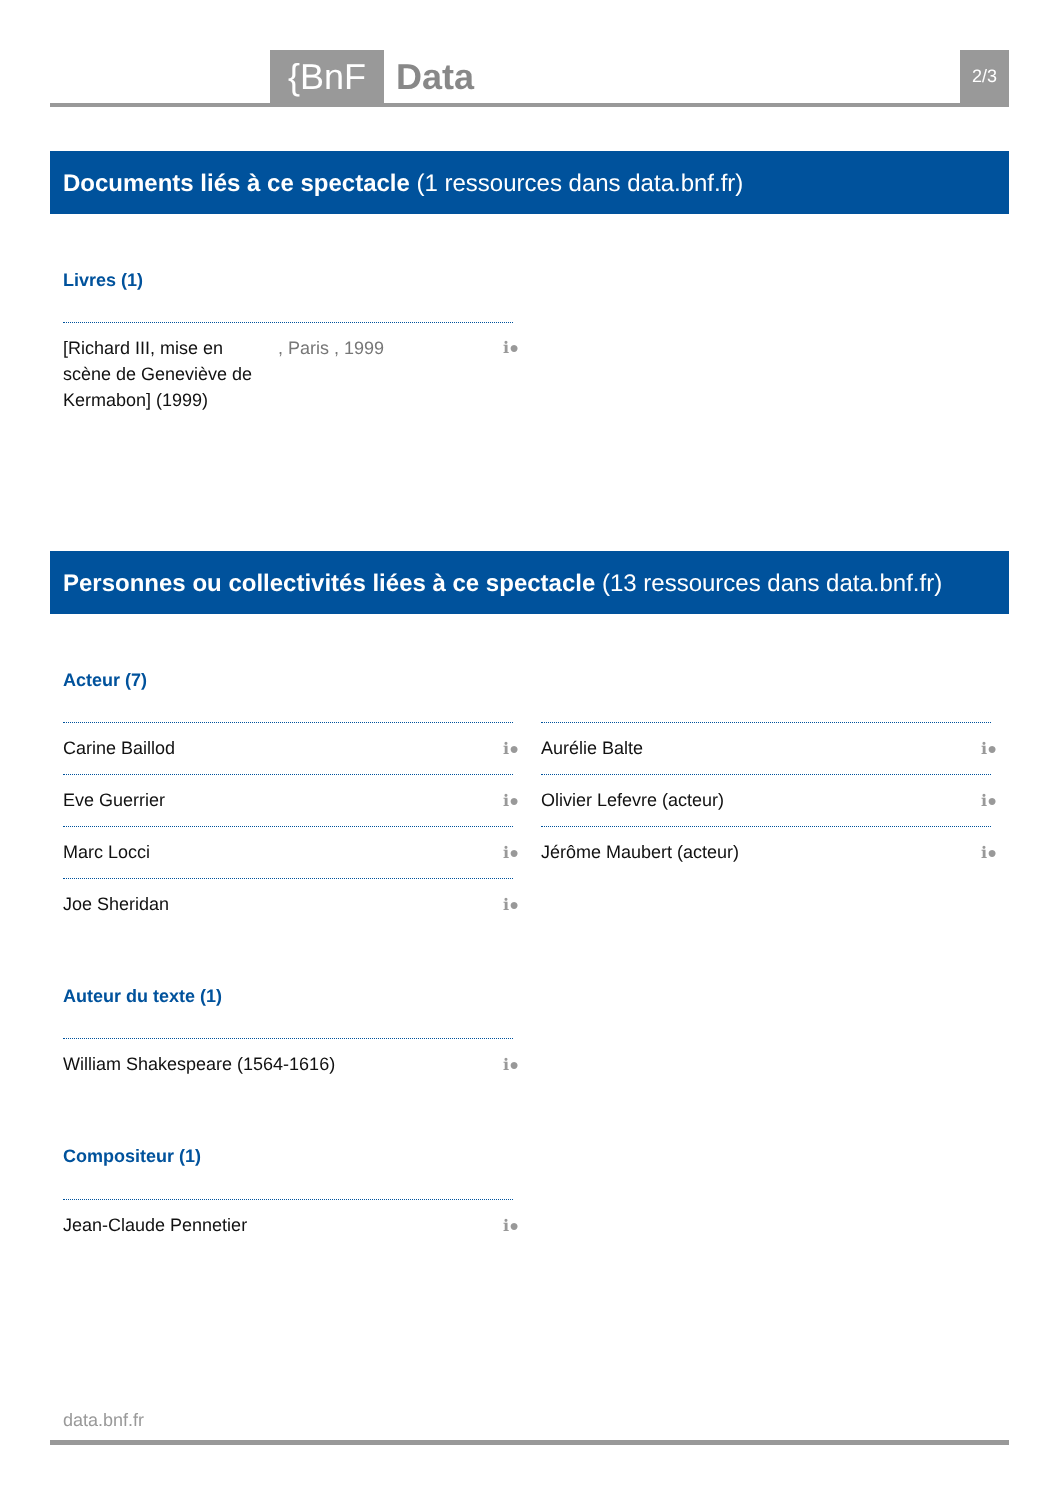{BnF
Data
2/3
Documents liés à ce spectacle (1 ressources dans data.bnf.fr)
Livres (1)
[Richard III, mise en scène de Geneviève de Kermabon] (1999) , Paris , 1999 ℹ●
Personnes ou collectivités liées à ce spectacle (13 ressources dans data.bnf.fr)
Acteur (7)
Carine Baillod ℹ●
Eve Guerrier ℹ●
Marc Locci ℹ●
Joe Sheridan ℹ●
Aurélie Balte ℹ●
Olivier Lefevre (acteur) ℹ●
Jérôme Maubert (acteur) ℹ●
Auteur du texte (1)
William Shakespeare (1564-1616) ℹ●
Compositeur (1)
Jean-Claude Pennetier ℹ●
data.bnf.fr